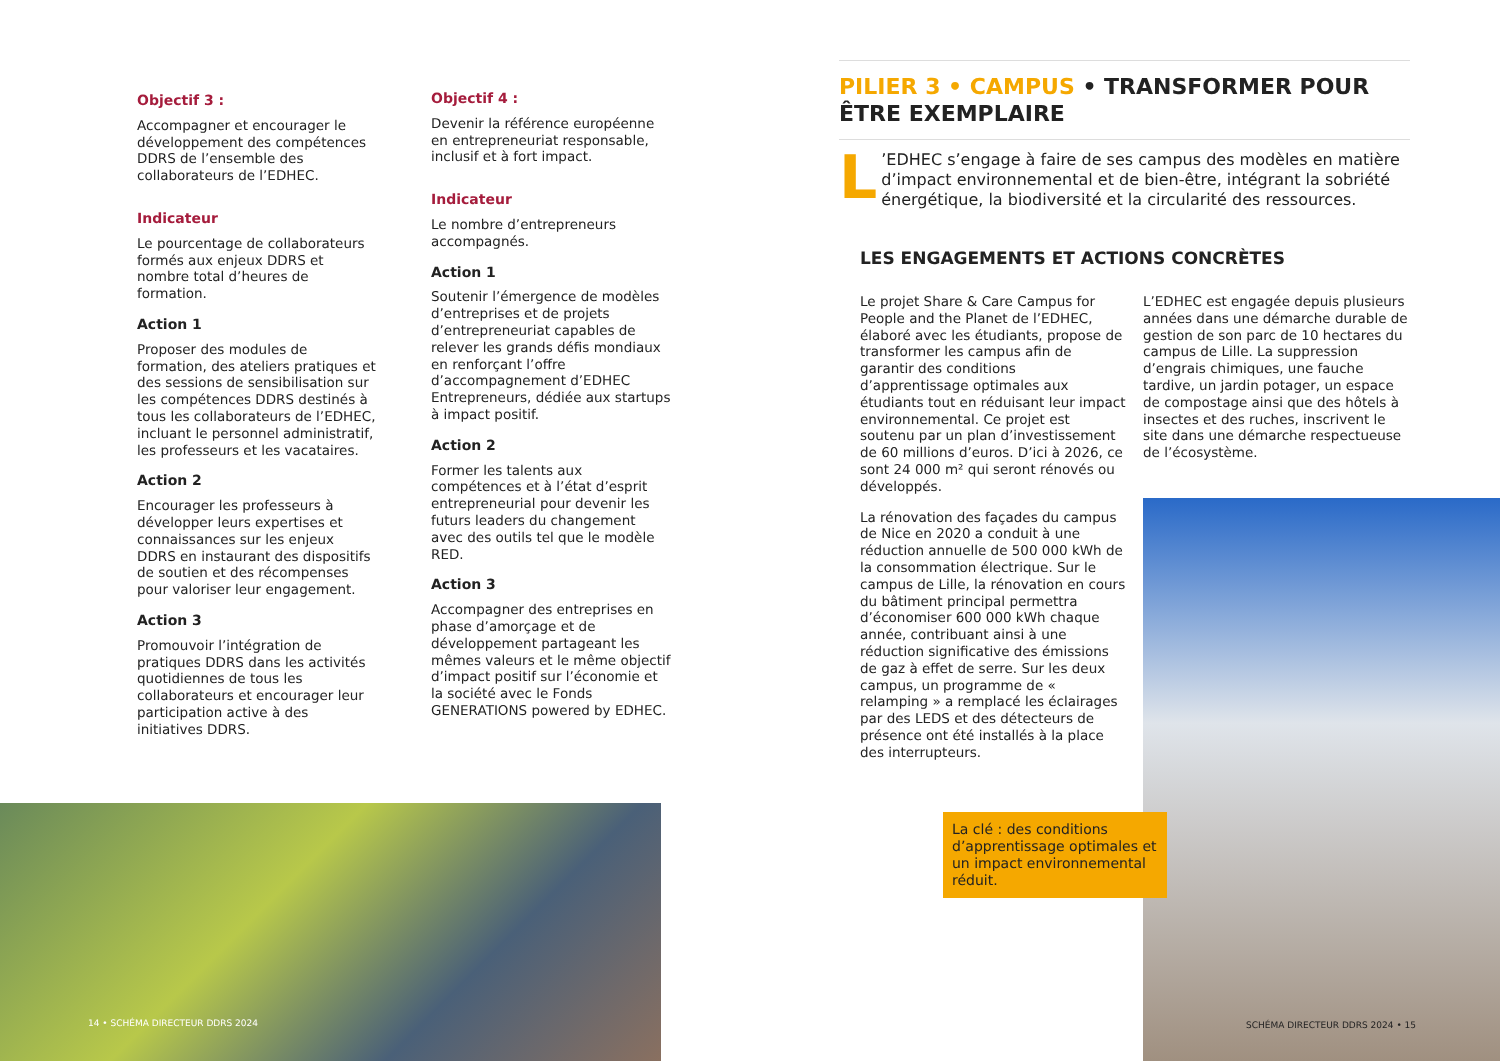Objectif 3 :
Accompagner et encourager le développement des compétences DDRS de l’ensemble des collaborateurs de l’EDHEC.
Indicateur
Le pourcentage de collaborateurs formés aux enjeux DDRS et nombre total d’heures de formation.
Action 1
Proposer des modules de formation, des ateliers pratiques et des sessions de sensibilisation sur les compétences DDRS destinés à tous les collaborateurs de l’EDHEC, incluant le personnel administratif, les professeurs et les vacataires.
Action 2
Encourager les professeurs à développer leurs expertises et connaissances sur les enjeux DDRS en instaurant des dispositifs de soutien et des récompenses pour valoriser leur engagement.
Action 3
Promouvoir l’intégration de pratiques DDRS dans les activités quotidiennes de tous les collaborateurs et encourager leur participation active à des initiatives DDRS.
Objectif 4 :
Devenir la référence européenne en entrepreneuriat responsable, inclusif et à fort impact.
Indicateur
Le nombre d’entrepreneurs accompagnés.
Action 1
Soutenir l’émergence de modèles d’entreprises et de projets d’entrepreneuriat capables de relever les grands défis mondiaux en renforçant l’offre d’accompagnement d’EDHEC Entrepreneurs, dédiée aux startups à impact positif.
Action 2
Former les talents aux compétences et à l’état d’esprit entrepreneurial pour devenir les futurs leaders du changement avec des outils tel que le modèle RED.
Action 3
Accompagner des entreprises en phase d’amorçage et de développement partageant les mêmes valeurs et le même objectif d’impact positif sur l’économie et la société avec le Fonds GENERATIONS powered by EDHEC.
14 • SCHÉMA DIRECTEUR DDRS 2024
PILIER 3 • CAMPUS • TRANSFORMER POUR ÊTRE EXEMPLAIRE
L’EDHEC s’engage à faire de ses campus des modèles en matière d’impact environnemental et de bien-être, intégrant la sobriété énergétique, la biodiversité et la circularité des ressources.
LES ENGAGEMENTS ET ACTIONS CONCRÈTES
Le projet Share & Care Campus for People and the Planet de l’EDHEC, élaboré avec les étudiants, propose de transformer les campus afin de garantir des conditions d’apprentissage optimales aux étudiants tout en réduisant leur impact environnemental. Ce projet est soutenu par un plan d’investissement de 60 millions d’euros. D’ici à 2026, ce sont 24 000 m² qui seront rénovés ou développés.
La rénovation des façades du campus de Nice en 2020 a conduit à une réduction annuelle de 500 000 kWh de la consommation électrique. Sur le campus de Lille, la rénovation en cours du bâtiment principal permettra d’économiser 600 000 kWh chaque année, contribuant ainsi à une réduction significative des émissions de gaz à effet de serre. Sur les deux campus, un programme de « relamping » a remplacé les éclairages par des LEDS et des détecteurs de présence ont été installés à la place des interrupteurs.
L’EDHEC est engagée depuis plusieurs années dans une démarche durable de gestion de son parc de 10 hectares du campus de Lille. La suppression d’engrais chimiques, une fauche tardive, un jardin potager, un espace de compostage ainsi que des hôtels à insectes et des ruches, inscrivent le site dans une démarche respectueuse de l’écosystème.
La clé : des conditions d’apprentissage optimales et un impact environnemental réduit.
SCHÉMA DIRECTEUR DDRS 2024 • 15